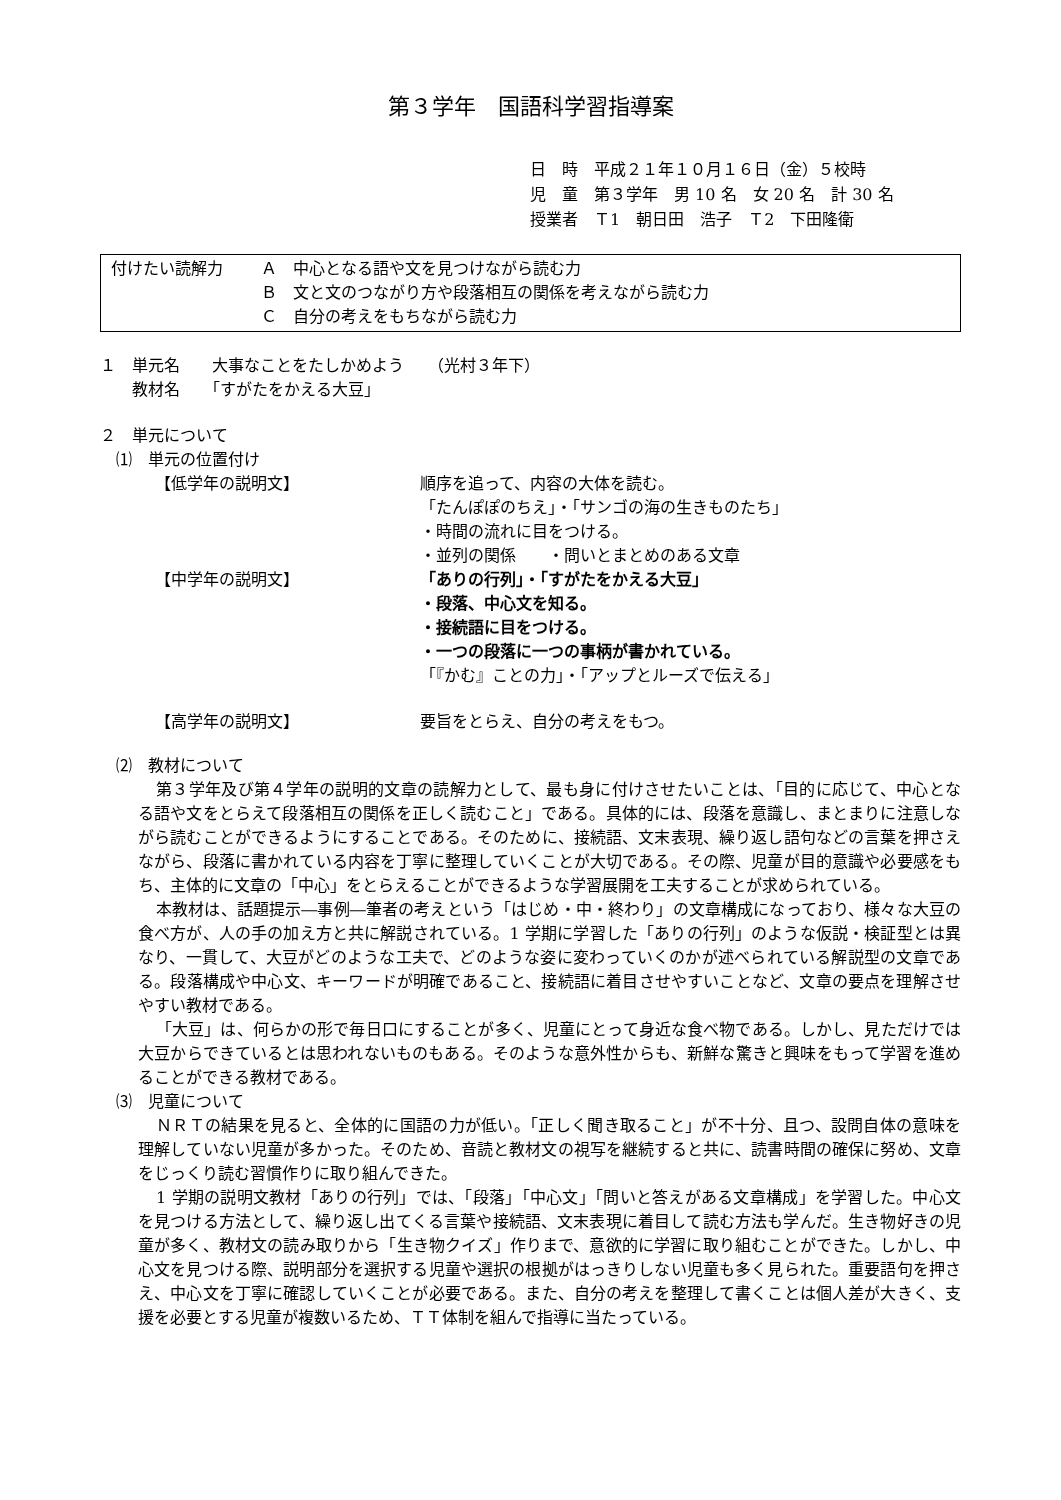第３学年　国語科学習指導案
日　時　平成２１年１０月１６日（金）５校時
児　童　第３学年　男 10 名　女 20 名　計 30 名
授業者　Ｔ1　朝日田　浩子　Ｔ2　下田隆衛
付けたい読解力
Ａ　中心となる語や文を見つけながら読む力
Ｂ　文と文のつながり方や段落相互の関係を考えながら読む力
Ｃ　自分の考えをもちながら読む力
１　単元名　　大事なことをたしかめよう　　（光村３年下）
　　教材名　　「すがたをかえる大豆」
２　単元について
　⑴　単元の位置付け
【低学年の説明文】
順序を追って、内容の大体を読む。
「たんぽぽのちえ」・「サンゴの海の生きものたち」
・時間の流れに目をつける。
・並列の関係　　・問いとまとめのある文章
【中学年の説明文】
「ありの行列」・「すがたをかえる大豆」
・段落、中心文を知る。
・接続語に目をつける。
・一つの段落に一つの事柄が書かれている。
「『かむ』ことの力」・「アップとルーズで伝える」
【高学年の説明文】
要旨をとらえ、自分の考えをもつ。
　⑵　教材について
第３学年及び第４学年の説明的文章の読解力として、最も身に付けさせたいことは、「目的に応じて、中心となる語や文をとらえて段落相互の関係を正しく読むこと」である。具体的には、段落を意識し、まとまりに注意しながら読むことができるようにすることである。そのために、接続語、文末表現、繰り返し語句などの言葉を押さえながら、段落に書かれている内容を丁寧に整理していくことが大切である。その際、児童が目的意識や必要感をもち、主体的に文章の「中心」をとらえることができるような学習展開を工夫することが求められている。
本教材は、話題提示―事例―筆者の考えという「はじめ・中・終わり」の文章構成になっており、様々な大豆の食べ方が、人の手の加え方と共に解説されている。1 学期に学習した「ありの行列」のような仮説・検証型とは異なり、一貫して、大豆がどのような工夫で、どのような姿に変わっていくのかが述べられている解説型の文章である。段落構成や中心文、キーワードが明確であること、接続語に着目させやすいことなど、文章の要点を理解させやすい教材である。
「大豆」は、何らかの形で毎日口にすることが多く、児童にとって身近な食べ物である。しかし、見ただけでは大豆からできているとは思われないものもある。そのような意外性からも、新鮮な驚きと興味をもって学習を進めることができる教材である。
　⑶　児童について
ＮＲＴの結果を見ると、全体的に国語の力が低い。「正しく聞き取ること」が不十分、且つ、設問自体の意味を理解していない児童が多かった。そのため、音読と教材文の視写を継続すると共に、読書時間の確保に努め、文章をじっくり読む習慣作りに取り組んできた。
1 学期の説明文教材「ありの行列」では、「段落」「中心文」「問いと答えがある文章構成」を学習した。中心文を見つける方法として、繰り返し出てくる言葉や接続語、文末表現に着目して読む方法も学んだ。生き物好きの児童が多く、教材文の読み取りから「生き物クイズ」作りまで、意欲的に学習に取り組むことができた。しかし、中心文を見つける際、説明部分を選択する児童や選択の根拠がはっきりしない児童も多く見られた。重要語句を押さえ、中心文を丁寧に確認していくことが必要である。また、自分の考えを整理して書くことは個人差が大きく、支援を必要とする児童が複数いるため、ＴＴ体制を組んで指導に当たっている。